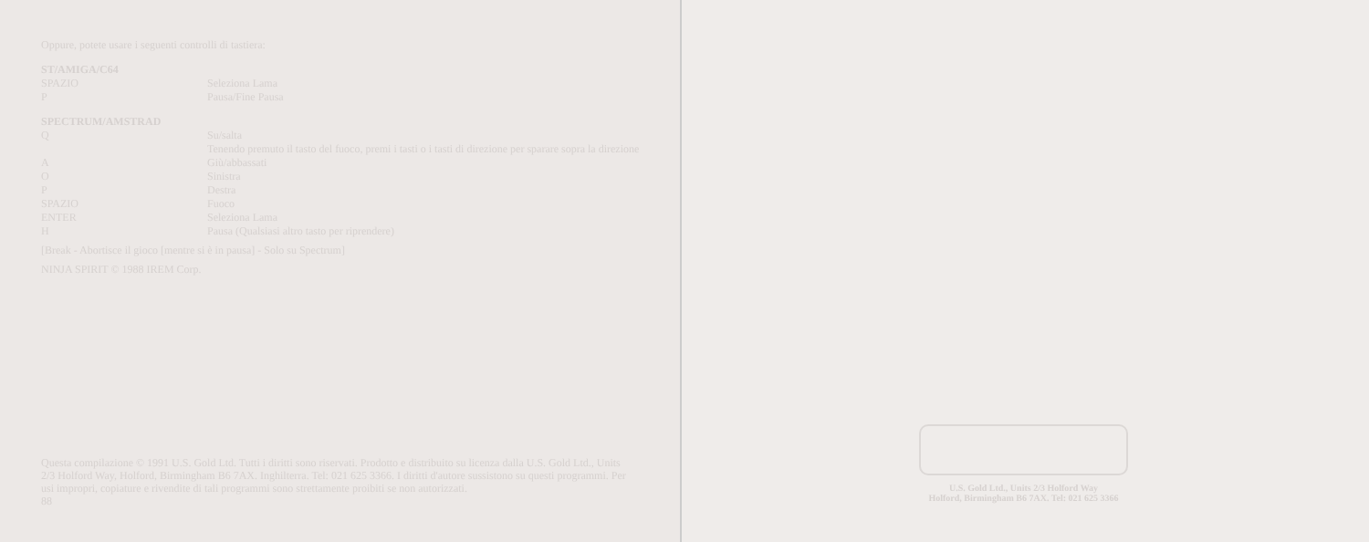Oppure, potete usare i seguenti controlli di tastiera:
ST/AMIGA/C64
| SPAZIO | Seleziona Lama |
| P | Pausa/Fine Pausa |
SPECTRUM/AMSTRAD
| Q | Su/salta Tenendo premuto il tasto del fuoco, premi i tasti o i tasti di direzione per sparare sopra la direzione |
| A | Giù/abbassati |
| O | Sinistra |
| P | Destra |
| SPAZIO | Fuoco |
| ENTER | Seleziona Lama |
| H | Pausa (Qualsiasi altro tasto per riprendere) |
[Break - Abortisce il gioco [mentre si è in pausa] - Solo su Spectrum]
NINJA SPIRIT © 1988 IREM Corp.
Questa compilazione © 1991 U.S. Gold Ltd. Tutti i diritti sono riservati. Prodotto e distribuito su licenza dalla U.S. Gold Ltd., Units 2/3 Holford Way, Holford, Birmingham B6 7AX. Inghilterra. Tel: 021 625 3366. I diritti d'autore sussistono su questi programmi. Per usi impropri, copiature e rivendite di tali programmi sono strettamente proibiti se non autorizzati.
88
U.S. Gold Ltd., Units 2/3 Holford Way
Holford, Birmingham B6 7AX. Tel: 021 625 3366